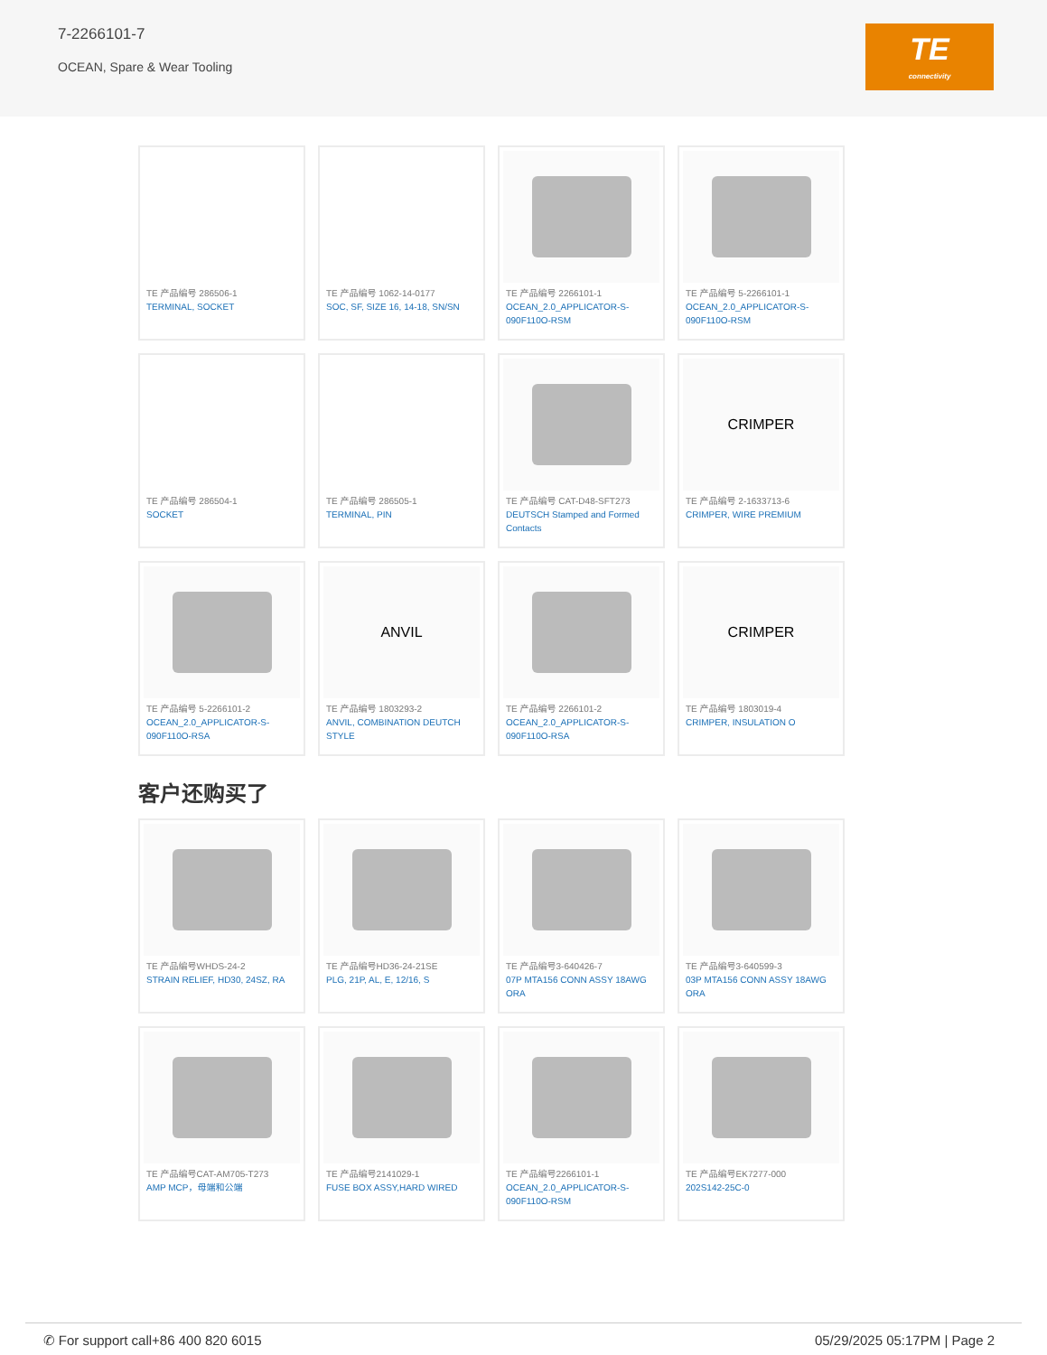7-2266101-7
OCEAN, Spare & Wear Tooling
TE
connectivity
TE 产品编号 286506-1
TERMINAL, SOCKET
TE 产品编号 1062-14-0177
SOC, SF, SIZE 16, 14-18, SN/SN
TE 产品编号 2266101-1
OCEAN_2.0_APPLICATOR-S-090F110O-RSM
TE 产品编号 5-2266101-1
OCEAN_2.0_APPLICATOR-S-090F110O-RSM
TE 产品编号 286504-1
SOCKET
TE 产品编号 286505-1
TERMINAL, PIN
TE 产品编号 CAT-D48-SFT273
DEUTSCH Stamped and Formed Contacts
CRIMPER
TE 产品编号 2-1633713-6
CRIMPER, WIRE PREMIUM
TE 产品编号 5-2266101-2
OCEAN_2.0_APPLICATOR-S-090F110O-RSA
ANVIL
TE 产品编号 1803293-2
ANVIL, COMBINATION DEUTCH STYLE
TE 产品编号 2266101-2
OCEAN_2.0_APPLICATOR-S-090F110O-RSA
CRIMPER
TE 产品编号 1803019-4
CRIMPER, INSULATION O
客户还购买了
TE 产品编号WHDS-24-2
STRAIN RELIEF, HD30, 24SZ, RA
TE 产品编号HD36-24-21SE
PLG, 21P, AL, E, 12/16, S
TE 产品编号3-640426-7
07P MTA156 CONN ASSY 18AWG ORA
TE 产品编号3-640599-3
03P MTA156 CONN ASSY 18AWG ORA
TE 产品编号CAT-AM705-T273
AMP MCP，母端和公端
TE 产品编号2141029-1
FUSE BOX ASSY,HARD WIRED
TE 产品编号2266101-1
OCEAN_2.0_APPLICATOR-S-090F110O-RSM
TE 产品编号EK7277-000
202S142-25C-0
✆ For support call+86 400 820 6015 05/29/2025 05:17PM | Page 2